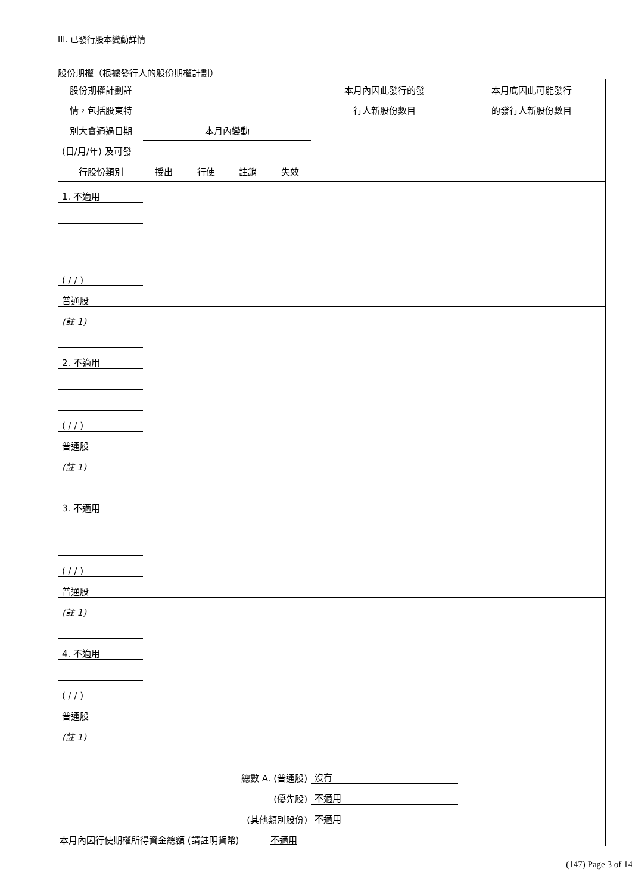III. 已發行股本變動詳情
股份期權（根據發行人的股份期權計劃）
| 股份期權計劃詳 | | | | | 本月內因此發行的發 | 本月底因此可能發行 |
| 情，包括股東特 | | | | | 行人新股份數目 | 的發行人新股份數目 |
| 別大會通過日期 | 本月內變動 | | | | | |
| (日/月/年) 及可發 | | | | | | |
| 行股份類別 | 授出 | 行使 | 註銷 | 失效 | | |
| 1. 不適用 | | | | | | |
| ( / / ) | | | | | | |
| 普通股 | | | | | | |
| (註 1) | | | | | | |
| 2. 不適用 | | | | | | |
| ( / / ) | | | | | | |
| 普通股 | | | | | | |
| (註 1) | | | | | | |
| 3. 不適用 | | | | | | |
| ( / / ) | | | | | | |
| 普通股 | | | | | | |
| (註 1) | | | | | | |
| 4. 不適用 | | | | | | |
| ( / / ) | | | | | | |
| 普通股 | | | | | | |
| (註 1) | | | | | | |
| 總數 A. (普通股) | | | | | 沒有 | |
| (優先股) | | | | | 不適用 | |
| (其他類別股份) | | | | | 不適用 | |
| 本月內因行使期權所得資金總額 (請註明貨幣) 不適用 | | | | | | |
(147) Page 3 of 14